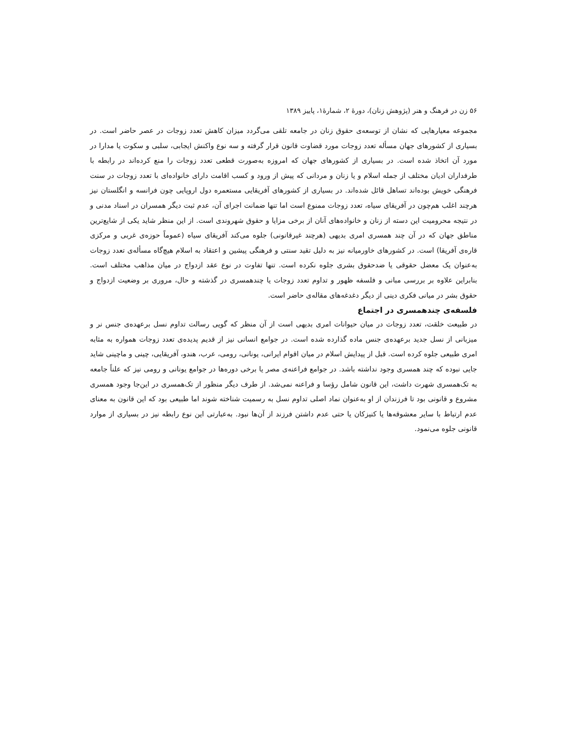۵۶ زن در فرهنگ و هنر (پژوهش زنان)، دورهٔ ۲، شمارهٔ۱، پاییز ۱۳۸۹
مجموعه معیارهایی که نشان از توسعه‌ی حقوق زنان در جامعه تلقی می‌گردد میزان کاهش تعدد زوجات در عصر حاضر است. در بسیاری از کشورهای جهان مسأله تعدد زوجات مورد قضاوت قانون قرار گرفته و سه نوع واکنش ایجابی، سلبی و سکوت یا مدارا در مورد آن اتخاذ شده است. در بسیاری از کشورهای جهان که امروزه به‌صورت قطعی تعدد زوجات را منع کرده‌اند در رابطه با طرفداران ادیان مختلف از جمله اسلام و یا زنان و مردانی که پیش از ورود و کسب اقامت دارای خانواده‌ای با تعدد زوجات در سنت فرهنگی خویش بوده‌اند تساهل قائل شده‌اند. در بسیاری از کشورهای آفریقایی مستعمره دول اروپایی چون فرانسه و انگلستان نیز هرچند اغلب هم‌چون در آفریقای سیاه، تعدد زوجات ممنوع است اما تنها ضمانت اجرای آن، عدم ثبت دیگر همسران در اسناد مدنی و در نتیجه محرومیت این دسته از زنان و خانواده‌های آنان از برخی مزایا و حقوق شهروندی است. از این منظر شاید یکی از شایع‌ترین مناطق جهان که در آن چند همسری امری بدیهی (هرچند غیرقانونی) جلوه می‌کند آفریقای سیاه (عموماً حوزه‌ی غربی و مرکزی قاره‌ی آفریقا) است. در کشورهای خاورمیانه نیز به دلیل تقید سنتی و فرهنگی پیشین و اعتقاد به اسلام هیچ‌گاه مسأله‌ی تعدد زوجات به‌عنوان یک معضل حقوقی یا ضدحقوق بشری جلوه نکرده است. تنها تفاوت در نوع عقد ازدواج در میان مذاهب مختلف است. بنابراین علاوه بر بررسی مبانی و فلسفه ظهور و تداوم تعدد زوجات یا چندهمسری در گذشته و حال، مروری بر وضعیت ازدواج و حقوق بشر در میانی فکری دینی از دیگر دغدغه‌های مقاله‌ی حاضر است.
فلسفه‌ی چندهمسری در اجتماع
در طبیعت خلقت، تعدد زوجات در میان حیوانات امری بدیهی است از آن منظر که گویی رسالت تداوم نسل برعهده‌ی جنس نر و میزبانی از نسل جدید برعهده‌ی جنس ماده گذارده شده است. در جوامع انسانی نیز از قدیم پدیده‌ی تعدد زوجات همواره به مثابه امری طبیعی جلوه کرده است. قبل از پیدایش اسلام در میان اقوام ایرانی، یونانی، رومی، عرب، هندو، آفریقایی، چینی و ماچینی شاید جایی نبوده که چند همسری وجود نداشته باشد. در جوامع فراعنه‌ی مصر یا برخی دوره‌ها در جوامع یونانی و رومی نیز که علناً جامعه به تک‌همسری شهرت داشت، این قانون شامل رؤسا و فراعنه نمی‌شد. از طرف دیگر منظور از تک‌همسری در این‌جا وجود همسری مشروع و قانونی بود تا فرزندان از او به‌عنوان نماد اصلی تداوم نسل به رسمیت شناخته شوند اما طبیعی بود که این قانون به معنای عدم ارتباط با سایر معشوقه‌ها یا کنیزکان یا حتی عدم داشتن فرزند از آن‌ها نبود. به‌عبارتی این نوع رابطه نیز در بسیاری از موارد قانونی جلوه می‌نمود.